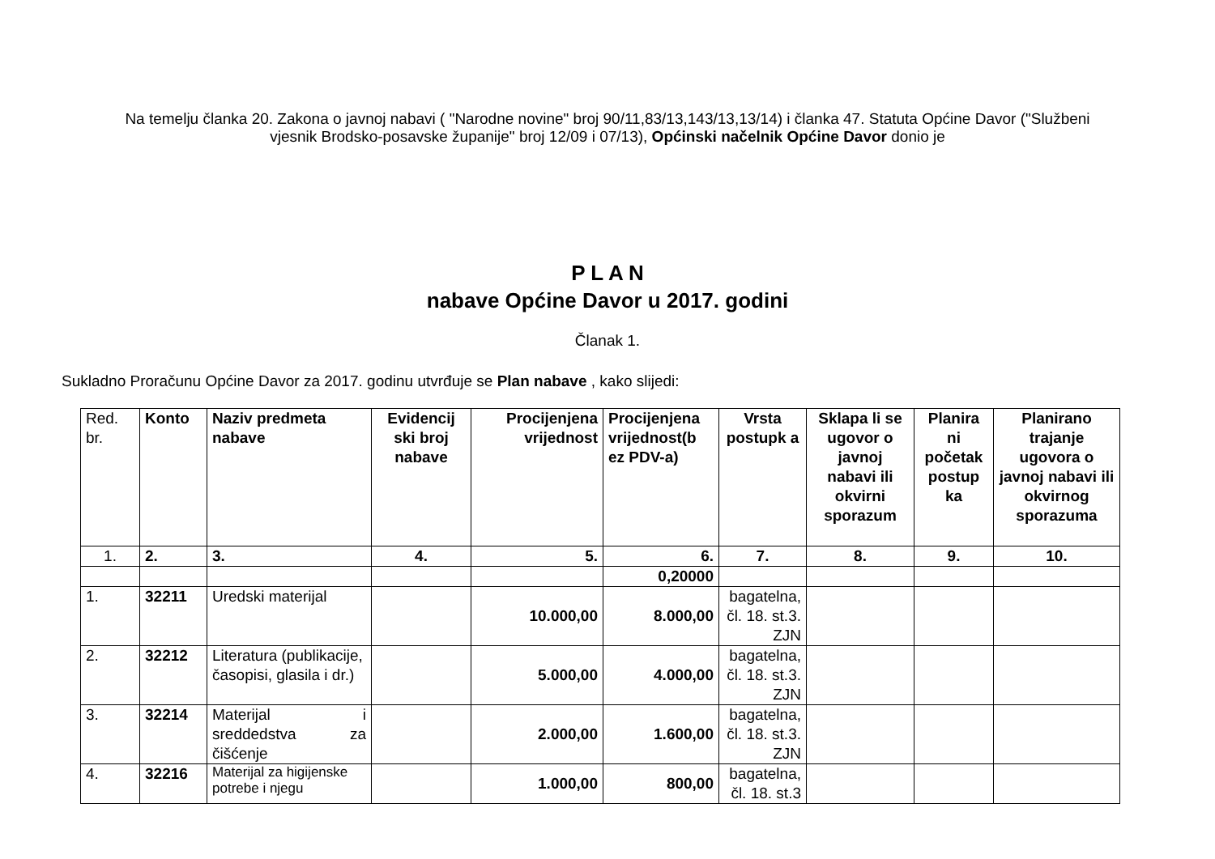Na temelju članka 20. Zakona o javnoj nabavi ( "Narodne novine" broj 90/11,83/13,143/13,13/14) i članka 47. Statuta Općine Davor ("Službeni vjesnik Brodsko-posavske županije" broj 12/09 i 07/13), Općinski načelnik Općine Davor donio je
P L A N
nabave Općine Davor u 2017. godini
Članak 1.
Sukladno Proračunu Općine Davor za 2017. godinu utvrđuje se Plan nabave , kako slijedi:
| Red. br. | Konto | Naziv predmeta nabave | Evidencij ski broj nabave | Procijenjena vrijednost | Procijenjena vrijednost(b ez PDV-a) | Vrsta postupk a | Sklapa li se ugovor o javnoj nabavi ili okvirni sporazum | Planira ni početak postup ka | Planirano trajanje ugovora o javnoj nabavi ili okvirnog sporazuma |
| 1. | 2. | 3. | 4. | 5. | 6. | 7. | 8. | 9. | 10. |
| | | | | | 0,20000 | | | | |
| 1. | 32211 | Uredski materijal | | 10.000,00 | 8.000,00 | bagatelna, čl. 18. st.3. ZJN | | | |
| 2. | 32212 | Literatura (publikacije, časopisi, glasila i dr.) | | 5.000,00 | 4.000,00 | bagatelna, čl. 18. st.3. ZJN | | | |
| 3. | 32214 | Materijal i sreddedstva za čišćenje | | 2.000,00 | 1.600,00 | bagatelna, čl. 18. st.3. ZJN | | | |
| 4. | 32216 | Materijal za higijenske potrebe i njegu | | 1.000,00 | 800,00 | bagatelna, čl. 18. st.3 | | | |